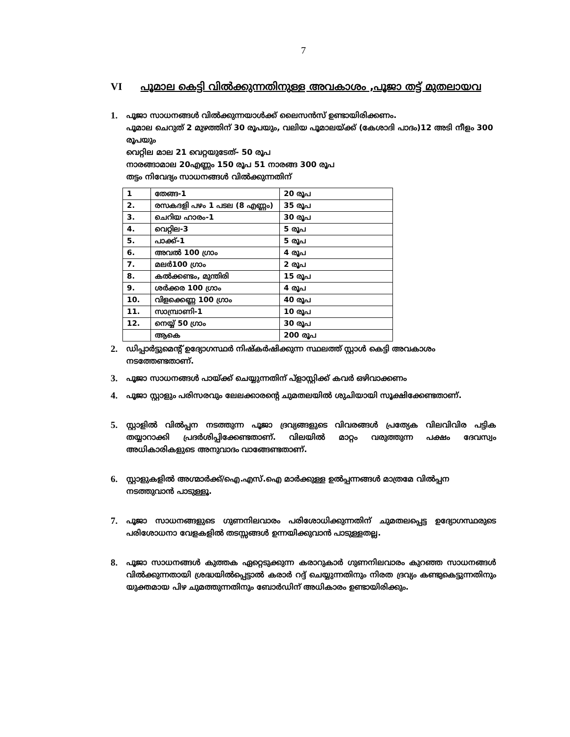7
VI പൂമാല കെട്ടി വിൽക്കുന്നതിനുള്ള അവകാശം ,പൂജാ തട്ട് മുതലായവ
1.
പൂജാ സാധനങ്ങൾ വിൽക്കുന്നയാൾക്ക് ലൈസൻസ് ഉണ്ടായിരിക്കണം.
പൂമാല ചെറുത് 2 മുഴത്തിന് 30 രൂപയും, വലിയ പൂമാലയ്ക്ക് (കേശാദി പാദം)12 അടി നീളം 300 രൂപയും
വെറ്റില മാല 21 വെറ്റയുടേത്- 50 രൂപ
നാരങ്ങാമാല 20എണ്ണം 150 രൂപ 51 നാരങ്ങ 300 രൂപ
തട്ടം നിവേദ്യം സാധനങ്ങൾ വിൽക്കുന്നതിന്
| 1 | തേങ്ങ-1 | 20 രൂപ |
| 2. | രസകദളി പഴം 1 പടല (8 എണ്ണം) | 35 രൂപ |
| 3. | ചെറിയ ഹാരം-1 | 30 രൂപ |
| 4. | വെറ്റില-3 | 5 രൂപ |
| 5. | പാക്ക്-1 | 5 രൂപ |
| 6. | അവൽ 100 ഗ്രാം | 4 രൂപ |
| 7. | മലർ100 ഗ്രാം | 2 രൂപ |
| 8. | കൽക്കണ്ടം, മുന്തിരി | 15 രൂപ |
| 9. | ശർക്കര 100 ഗ്രാം | 4 രൂപ |
| 10. | വിളക്കെണ്ണ 100 ഗ്രാം | 40 രൂപ |
| 11. | സാമ്പ്രാണി-1 | 10 രൂപ |
| 12. | നെയ്യ് 50 ഗ്രാം | 30 രൂപ |
| | ആകെ | 200 രൂപ |
2.
ഡിപ്പാർട്ടുമെന്റ് ഉദ്യോഗസ്ഥർ നിഷ്കർഷിക്കുന്ന സ്ഥലത്ത് സ്റ്റാൾ കെട്ടി അവകാശം നടത്തേണ്ടതാണ്.
3.
പൂജാ സാധനങ്ങൾ പായ്ക്ക് ചെയ്യുന്നതിന് പ്ളാസ്റ്റിക്ക് കവർ ഒഴിവാക്കണം
4.
പൂജാ സ്റ്റാളും പരിസരവും ലേലക്കാരന്റെ ചുമതലയിൽ ശുചിയായി സൂക്ഷിക്കേണ്ടതാണ്.
5.
സ്റ്റാളിൽ വിൽപ്പന നടത്തുന്ന പൂജാ ദ്രവ്യങ്ങളുടെ വിവരങ്ങൾ പ്രത്യേക വിലവിവിര പട്ടിക തയ്യാറാക്കി പ്രദർശിപ്പിക്കേണ്ടതാണ്. വിലയിൽ മാറ്റം വരുത്തുന്ന പക്ഷം ദേവസ്വം അധികാരികളുടെ അനുവാദം വാങ്ങേണ്ടതാണ്.
6.
സ്റ്റാളുകളിൽ അഗ്മാർക്ക്/ഐ.എസ്.ഐ മാർക്കുള്ള ഉൽപ്പന്നങ്ങൾ മാത്രമേ വിൽപ്പന നടത്തുവാൻ പാടുള്ളൂ.
7.
പൂജാ സാധനങ്ങളുടെ ഗുണനിലവാരം പരിശോധിക്കുന്നതിന് ചുമതലപ്പെട്ട ഉദ്യോഗസ്ഥരുടെ പരിശോധനാ വേളകളിൽ തടസ്സങ്ങൾ ഉന്നയിക്കുവാൻ പാടുള്ളതല്ല.
8.
പൂജാ സാധനങ്ങൾ കുത്തക ഏറ്റെടുക്കുന്ന കരാറുകാർ ഗുണനിലവാരം കുറഞ്ഞ സാധനങ്ങൾ വിൽക്കുന്നതായി ശ്രദ്ധയിൽപ്പെട്ടാൽ കരാർ റദ്ദ് ചെയ്യുന്നതിനും നിരത ദ്രവ്യം കണ്ടുകെട്ടുന്നതിനും യുക്തമായ പിഴ ചുമത്തുന്നതിനും ബോർഡിന് അധികാരം ഉണ്ടായിരിക്കും.